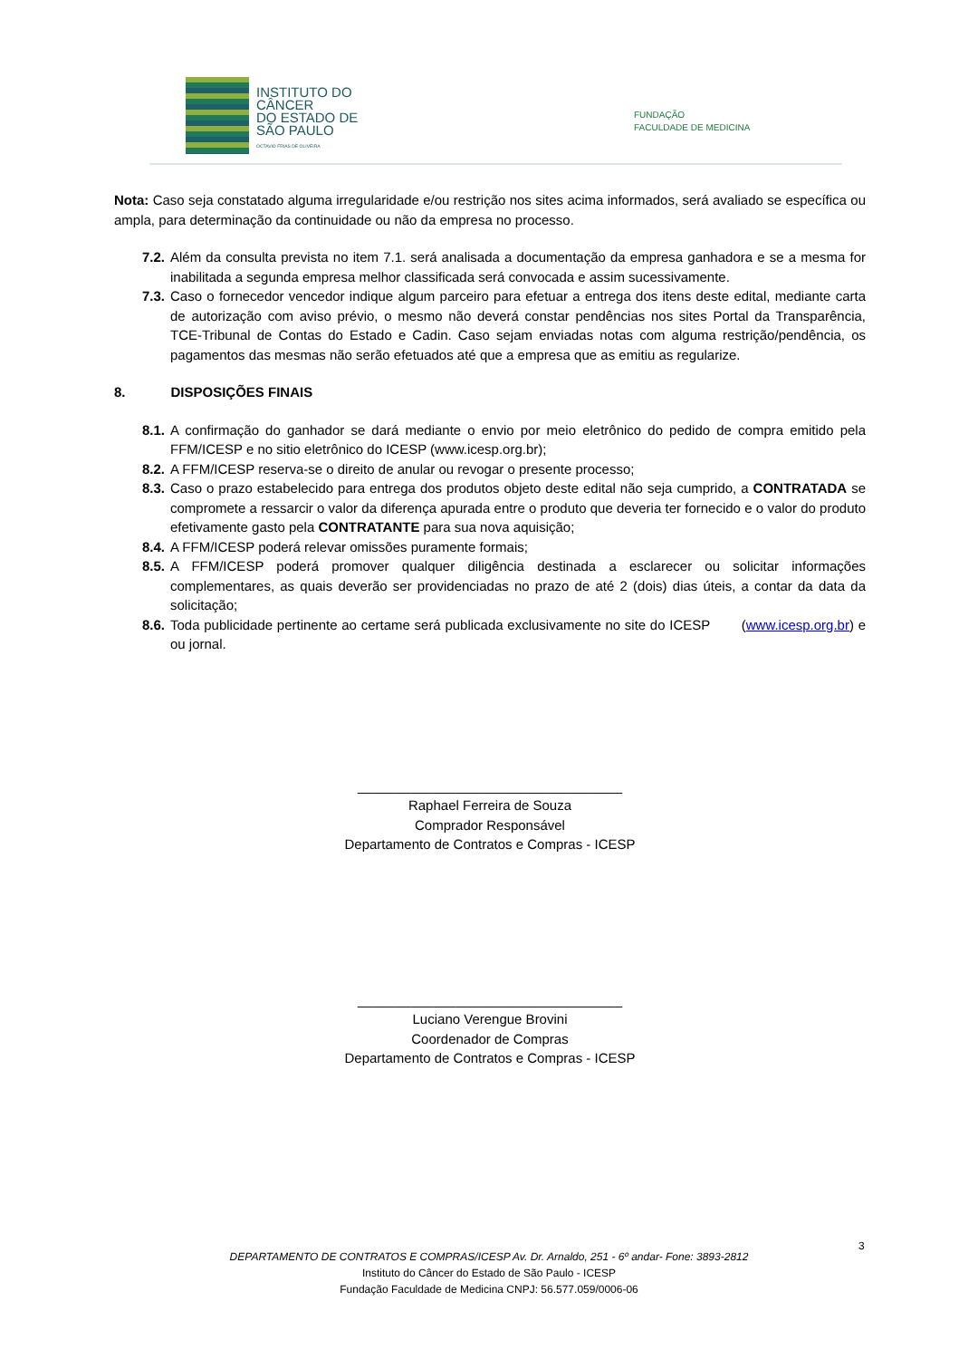INSTITUTO DO
CÂNCER
DO ESTADO DE
SÃO PAULO
OCTAVIO FRIAS DE OLIVEIRA
FUNDAÇÃO
FACULDADE DE MEDICINA
Nota: Caso seja constatado alguma irregularidade e/ou restrição nos sites acima informados, será avaliado se específica ou ampla, para determinação da continuidade ou não da empresa no processo.
7.2. Além da consulta prevista no item 7.1. será analisada a documentação da empresa ganhadora e se a mesma for inabilitada a segunda empresa melhor classificada será convocada e assim sucessivamente.
7.3. Caso o fornecedor vencedor indique algum parceiro para efetuar a entrega dos itens deste edital, mediante carta de autorização com aviso prévio, o mesmo não deverá constar pendências nos sites Portal da Transparência, TCE-Tribunal de Contas do Estado e Cadin. Caso sejam enviadas notas com alguma restrição/pendência, os pagamentos das mesmas não serão efetuados até que a empresa que as emitiu as regularize.
8. DISPOSIÇÕES FINAIS
8.1. A confirmação do ganhador se dará mediante o envio por meio eletrônico do pedido de compra emitido pela FFM/ICESP e no sitio eletrônico do ICESP (www.icesp.org.br);
8.2. A FFM/ICESP reserva-se o direito de anular ou revogar o presente processo;
8.3. Caso o prazo estabelecido para entrega dos produtos objeto deste edital não seja cumprido, a CONTRATADA se compromete a ressarcir o valor da diferença apurada entre o produto que deveria ter fornecido e o valor do produto efetivamente gasto pela CONTRATANTE para sua nova aquisição;
8.4. A FFM/ICESP poderá relevar omissões puramente formais;
8.5. A FFM/ICESP poderá promover qualquer diligência destinada a esclarecer ou solicitar informações complementares, as quais deverão ser providenciadas no prazo de até 2 (dois) dias úteis, a contar da data da solicitação;
8.6. Toda publicidade pertinente ao certame será publicada exclusivamente no site do ICESP (www.icesp.org.br) e ou jornal.
___________________________________
Raphael Ferreira de Souza
Comprador Responsável
Departamento de Contratos e Compras - ICESP
___________________________________
Luciano Verengue Brovini
Coordenador de Compras
Departamento de Contratos e Compras - ICESP
3
DEPARTAMENTO DE CONTRATOS E COMPRAS/ICESP Av. Dr. Arnaldo, 251 - 6º andar- Fone: 3893-2812
Instituto do Câncer do Estado de São Paulo - ICESP
Fundação Faculdade de Medicina CNPJ: 56.577.059/0006-06